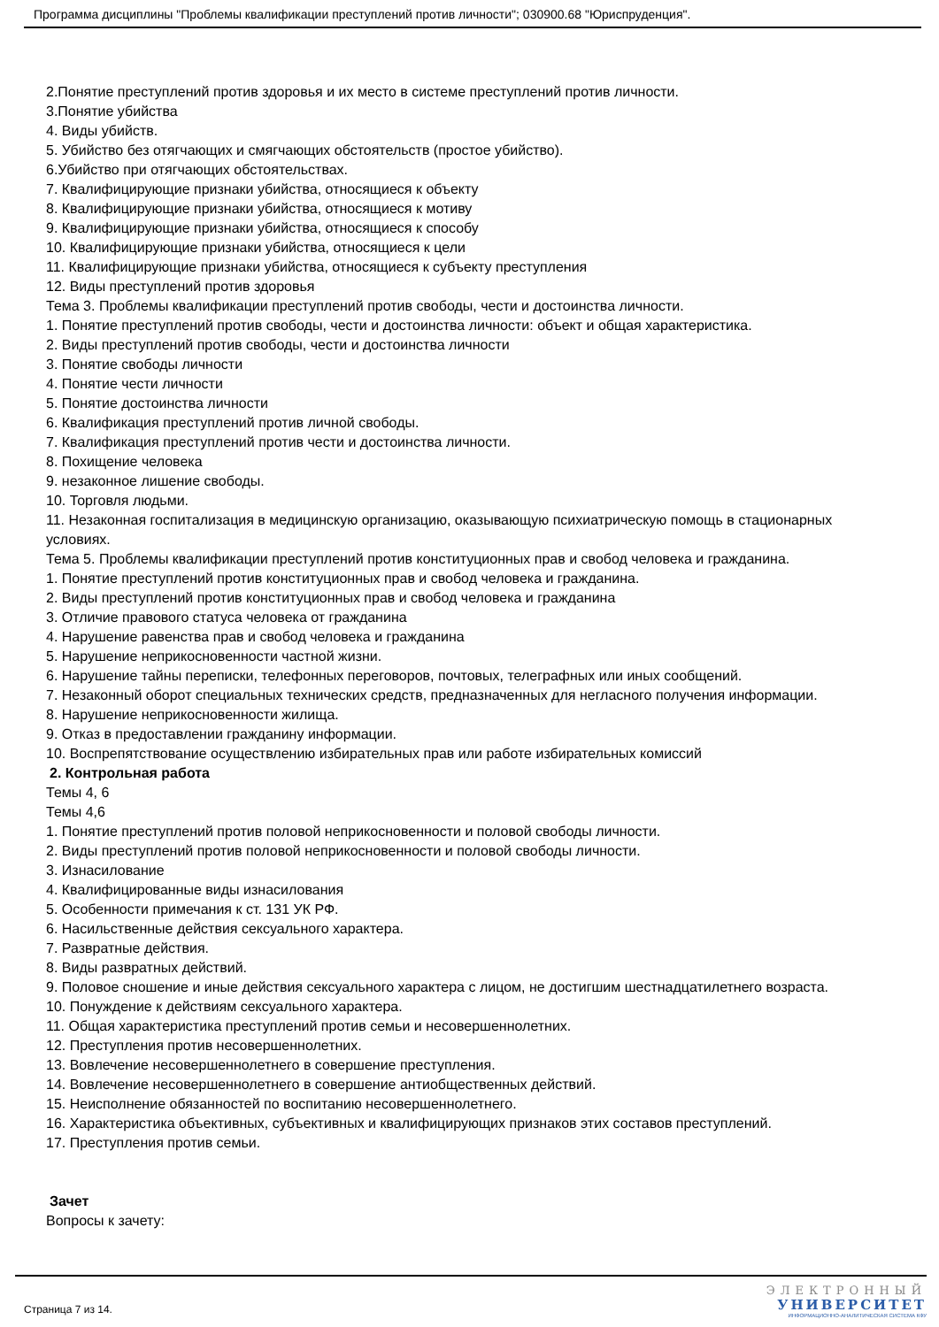Программа дисциплины "Проблемы квалификации преступлений против личности"; 030900.68 "Юриспруденция".
2.Понятие преступлений против здоровья и их место в системе преступлений против личности.
3.Понятие убийства
4. Виды убийств.
5. Убийство без отягчающих и смягчающих обстоятельств (простое убийство).
6.Убийство при отягчающих обстоятельствах.
7. Квалифицирующие признаки убийства, относящиеся к объекту
8. Квалифицирующие признаки убийства, относящиеся к мотиву
9. Квалифицирующие признаки убийства, относящиеся к способу
10. Квалифицирующие признаки убийства, относящиеся к цели
11. Квалифицирующие признаки убийства, относящиеся к субъекту преступления
12. Виды преступлений против здоровья
Тема 3. Проблемы квалификации преступлений против свободы, чести и достоинства личности.
1. Понятие преступлений против свободы, чести и достоинства личности: объект и общая характеристика.
2. Виды преступлений против свободы, чести и достоинства личности
3. Понятие свободы личности
4. Понятие чести личности
5. Понятие достоинства личности
6. Квалификация преступлений против личной свободы.
7. Квалификация преступлений против чести и достоинства личности.
8. Похищение человека
9. незаконное лишение свободы.
10. Торговля людьми.
11. Незаконная госпитализация в медицинскую организацию, оказывающую психиатрическую помощь в стационарных условиях.
Тема 5. Проблемы квалификации преступлений против конституционных прав и свобод человека и гражданина.
1. Понятие преступлений против конституционных прав и свобод человека и гражданина.
2. Виды преступлений против конституционных прав и свобод человека и гражданина
3. Отличие правового статуса человека от гражданина
4. Нарушение равенства прав и свобод человека и гражданина
5. Нарушение неприкосновенности частной жизни.
6. Нарушение тайны переписки, телефонных переговоров, почтовых, телеграфных или иных сообщений.
7. Незаконный оборот специальных технических средств, предназначенных для негласного получения информации.
8. Нарушение неприкосновенности жилища.
9. Отказ в предоставлении гражданину информации.
10. Воспрепятствование осуществлению избирательных прав или работе избирательных комиссий
2. Контрольная работа
Темы 4, 6
Темы 4,6
1. Понятие преступлений против половой неприкосновенности и половой свободы личности.
2. Виды преступлений против половой неприкосновенности и половой свободы личности.
3. Изнасилование
4. Квалифицированные виды изнасилования
5. Особенности примечания к ст. 131 УК РФ.
6. Насильственные действия сексуального характера.
7. Развратные действия.
8. Виды развратных действий.
9. Половое сношение и иные действия сексуального характера с лицом, не достигшим шестнадцатилетнего возраста.
10. Понуждение к действиям сексуального характера.
11. Общая характеристика преступлений против семьи и несовершеннолетних.
12. Преступления против несовершеннолетних.
13. Вовлечение несовершеннолетнего в совершение преступления.
14. Вовлечение несовершеннолетнего в совершение антиобщественных действий.
15. Неисполнение обязанностей по воспитанию несовершеннолетнего.
16. Характеристика объективных, субъективных и квалифицирующих признаков этих составов преступлений.
17. Преступления против семьи.
Зачет
Вопросы к зачету:
Страница 7 из 14.
ЭЛЕКТРОННЫЙ
УНИВЕРСИТЕТ
ИНФОРМАЦИОННО-АНАЛИТИЧЕСКАЯ СИСТЕМА КФУ